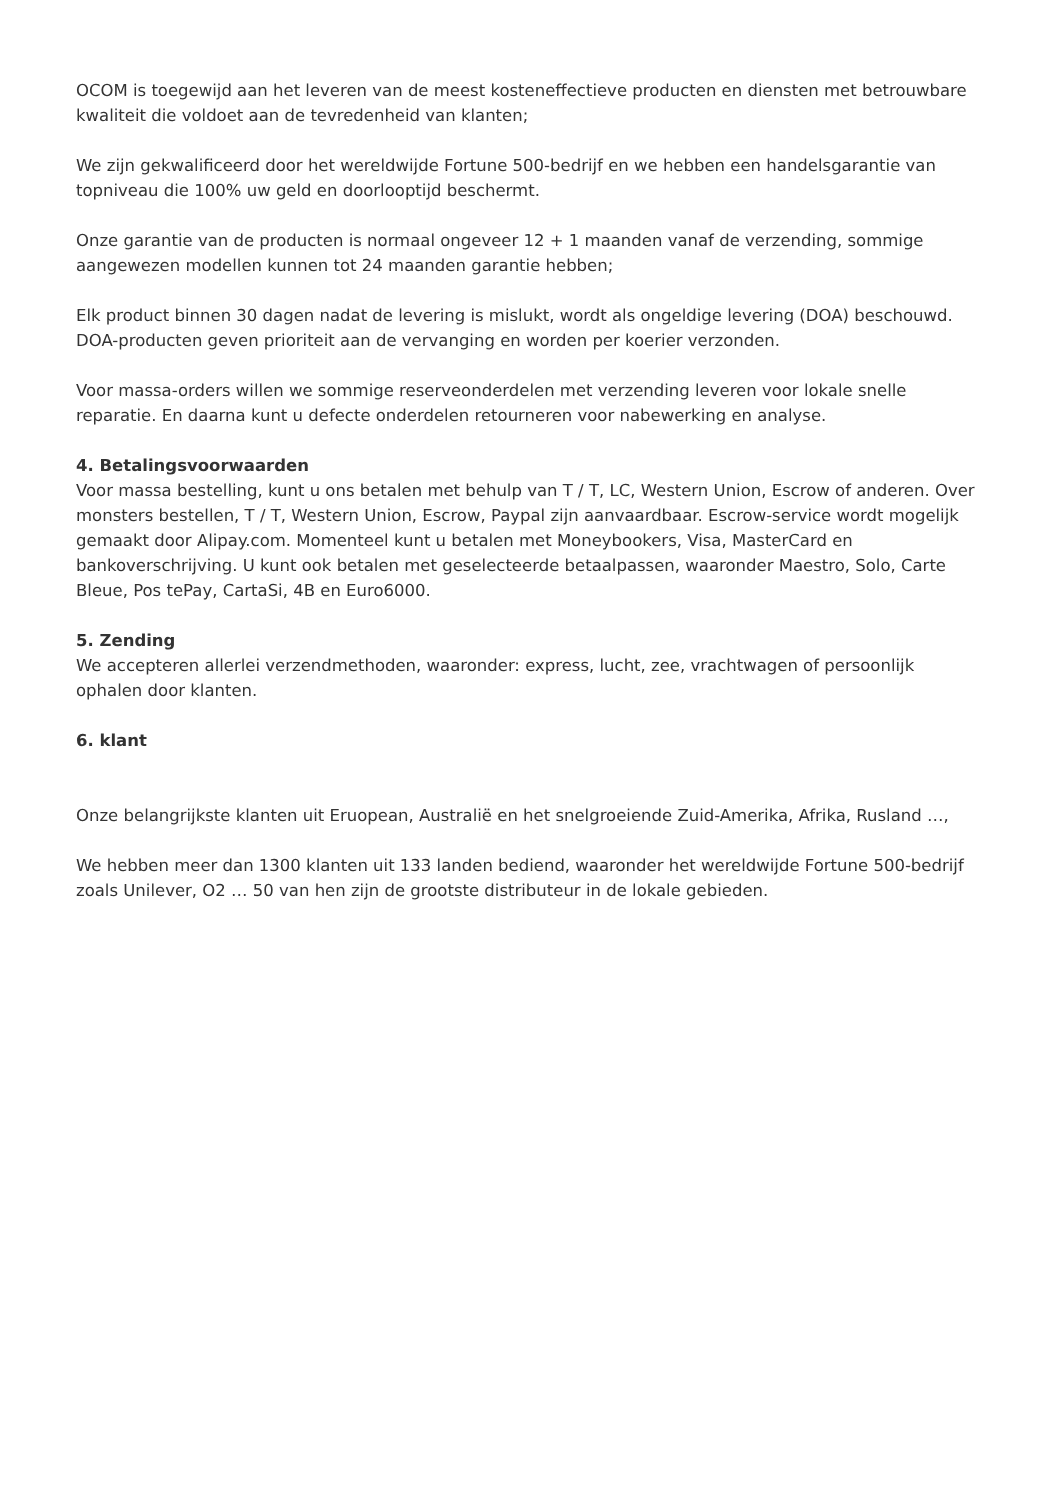OCOM is toegewijd aan het leveren van de meest kosteneffectieve producten en diensten met betrouwbare kwaliteit die voldoet aan de tevredenheid van klanten;
We zijn gekwalificeerd door het wereldwijde Fortune 500-bedrijf en we hebben een handelsgarantie van topniveau die 100% uw geld en doorlooptijd beschermt.
Onze garantie van de producten is normaal ongeveer 12 + 1 maanden vanaf de verzending, sommige aangewezen modellen kunnen tot 24 maanden garantie hebben;
Elk product binnen 30 dagen nadat de levering is mislukt, wordt als ongeldige levering (DOA) beschouwd. DOA-producten geven prioriteit aan de vervanging en worden per koerier verzonden.
Voor massa-orders willen we sommige reserveonderdelen met verzending leveren voor lokale snelle reparatie. En daarna kunt u defecte onderdelen retourneren voor nabewerking en analyse.
4. Betalingsvoorwaarden
Voor massa bestelling, kunt u ons betalen met behulp van T / T, LC, Western Union, Escrow of anderen. Over monsters bestellen, T / T, Western Union, Escrow, Paypal zijn aanvaardbaar. Escrow-service wordt mogelijk gemaakt door Alipay.com. Momenteel kunt u betalen met Moneybookers, Visa, MasterCard en bankoverschrijving. U kunt ook betalen met geselecteerde betaalpassen, waaronder Maestro, Solo, Carte Bleue, Pos tePay, CartaSi, 4B en Euro6000.
5. Zending
We accepteren allerlei verzendmethoden, waaronder: express, lucht, zee, vrachtwagen of persoonlijk ophalen door klanten.
6. klant
Onze belangrijkste klanten uit Eruopean, Australië en het snelgroeiende Zuid-Amerika, Afrika, Rusland …,
We hebben meer dan 1300 klanten uit 133 landen bediend, waaronder het wereldwijde Fortune 500-bedrijf zoals Unilever, O2 … 50 van hen zijn de grootste distributeur in de lokale gebieden.